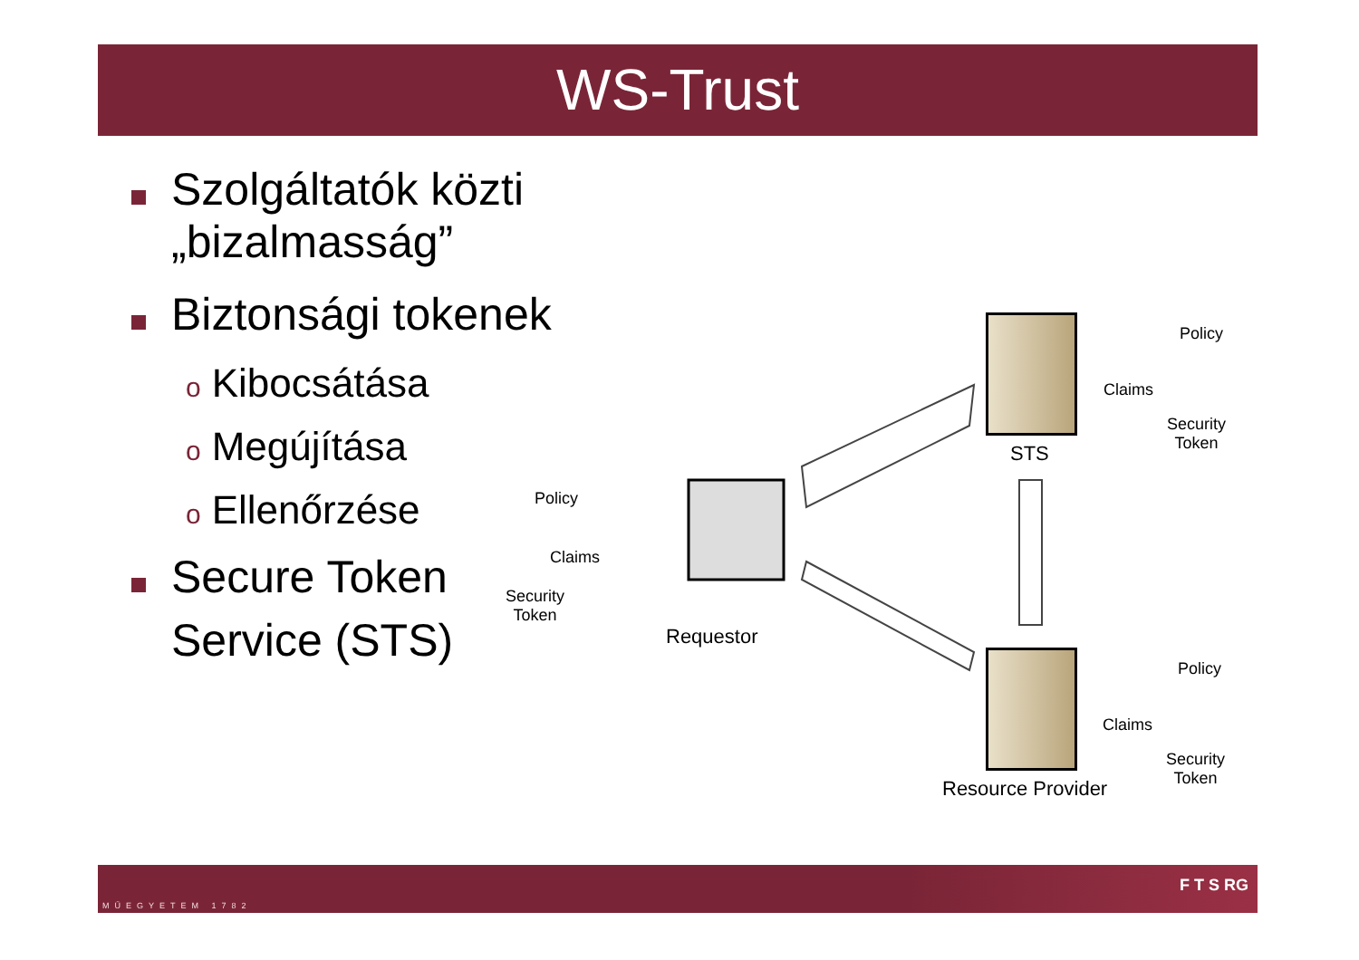WS-Trust
Szolgáltatók közti „bizalmasság”
Biztonsági tokenek
o Kibocsátása
o Megújítása
o Ellenőrzése
Secure Token
Service (STS)
Policy
Claims
Security
Token
Requestor
Policy
Claims
Security
Token
STS
Policy
Claims
Security
Token
Resource Provider
MŰEGYETEM 1782
F T S RG